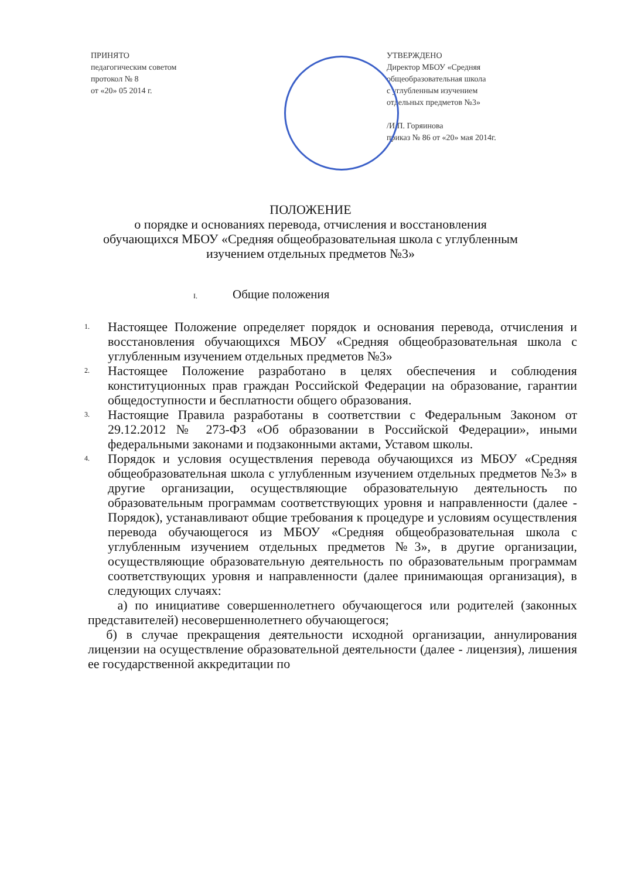ПРИНЯТО
педагогическим советом
протокол № 8
от «20» 05 2014 г.
УТВЕРЖДЕНО
Директор МБОУ «Средняя
общеобразовательная школа
с углубленным изучением
отдельных предметов №3»
/И.П. Горяинова
приказ № 86 от «20» мая 2014г.
ПОЛОЖЕНИЕ
о порядке и основаниях перевода, отчисления и восстановления
обучающихся МБОУ «Средняя общеобразовательная школа с углубленным
изучением отдельных предметов №3»
I. Общие положения
1.
Настоящее Положение определяет порядок и основания перевода, отчисления и восстановления обучающихся МБОУ «Средняя общеобразовательная школа с углубленным изучением отдельных предметов №3»
2.
Настоящее Положение разработано в целях обеспечения и соблюдения конституционных прав граждан Российской Федерации на образование, гарантии общедоступности и бесплатности общего образования.
3.
Настоящие Правила разработаны в соответствии с Федеральным Законом от 29.12.2012 № 273-ФЗ «Об образовании в Российской Федерации», иными федеральными законами и подзаконными актами, Уставом школы.
4.
Порядок и условия осуществления перевода обучающихся из МБОУ «Средняя общеобразовательная школа с углубленным изучением отдельных предметов №3» в другие организации, осуществляющие образовательную деятельность по образовательным программам соответствующих уровня и направленности (далее - Порядок), устанавливают общие требования к процедуре и условиям осуществления перевода обучающегося из МБОУ «Средняя общеобразовательная школа с углубленным изучением отдельных предметов №3», в другие организации, осуществляющие образовательную деятельность по образовательным программам соответствующих уровня и направленности (далее принимающая организация), в следующих случаях:
а) по инициативе совершеннолетнего обучающегося или родителей (законных представителей) несовершеннолетнего обучающегося;
б) в случае прекращения деятельности исходной организации, аннулирования лицензии на осуществление образовательной деятельности (далее - лицензия), лишения ее государственной аккредитации по